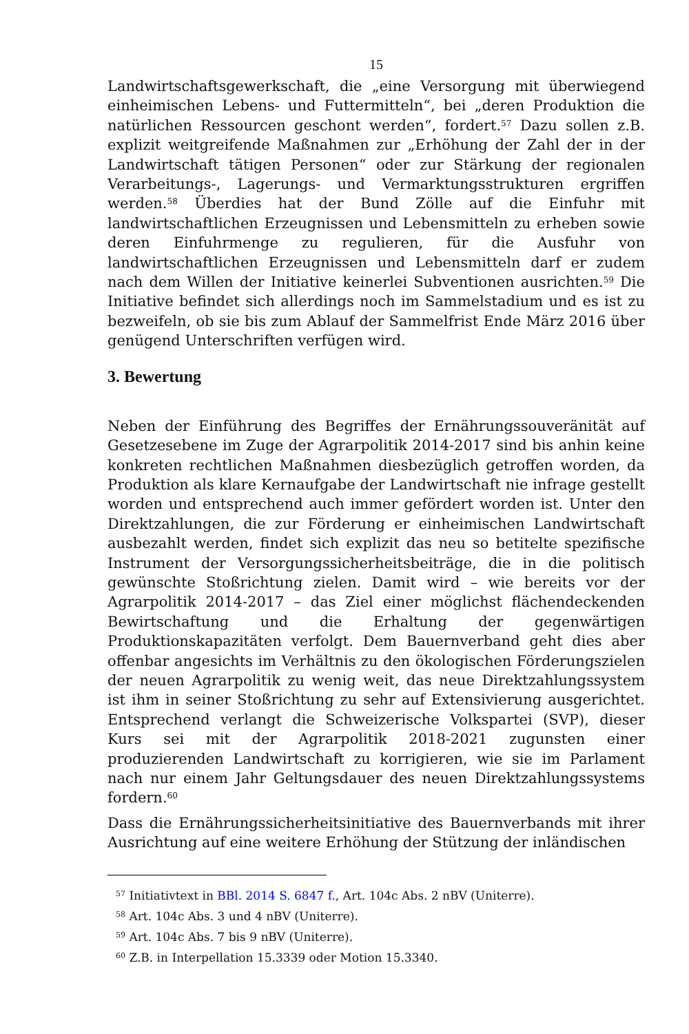15
Landwirtschaftsgewerkschaft, die „eine Versorgung mit überwiegend einheimischen Lebens- und Futtermitteln“, bei „deren Produktion die natürlichen Ressourcen geschont werden“, fordert.<sup>57</sup> Dazu sollen z.B. explizit weitgreifende Maßnahmen zur „Erhöhung der Zahl der in der Landwirtschaft tätigen Personen“ oder zur Stärkung der regionalen Verarbeitungs-, Lagerungs- und Vermarktungsstrukturen ergriffen werden.<sup>58</sup> Überdies hat der Bund Zölle auf die Einfuhr mit landwirtschaftlichen Erzeugnissen und Lebensmitteln zu erheben sowie deren Einfuhrmenge zu regulieren, für die Ausfuhr von landwirtschaftlichen Erzeugnissen und Lebensmitteln darf er zudem nach dem Willen der Initiative keinerlei Subventionen ausrichten.<sup>59</sup> Die Initiative befindet sich allerdings noch im Sammelstadium und es ist zu bezweifeln, ob sie bis zum Ablauf der Sammelfrist Ende März 2016 über genügend Unterschriften verfügen wird.
3. Bewertung
Neben der Einführung des Begriffes der Ernährungssouveränität auf Gesetzesebene im Zuge der Agrarpolitik 2014-2017 sind bis anhin keine konkreten rechtlichen Maßnahmen diesbezüglich getroffen worden, da Produktion als klare Kernaufgabe der Landwirtschaft nie infrage gestellt worden und entsprechend auch immer gefördert worden ist. Unter den Direktzahlungen, die zur Förderung er einheimischen Landwirtschaft ausbezahlt werden, findet sich explizit das neu so betitelte spezifische Instrument der Versorgungssicherheitsbeiträge, die in die politisch gewünschte Stoßrichtung zielen. Damit wird – wie bereits vor der Agrarpolitik 2014-2017 – das Ziel einer möglichst flächendeckenden Bewirtschaftung und die Erhaltung der gegenwärtigen Produktionskapazitäten verfolgt. Dem Bauernverband geht dies aber offenbar angesichts im Verhältnis zu den ökologischen Förderungszielen der neuen Agrarpolitik zu wenig weit, das neue Direktzahlungssystem ist ihm in seiner Stoßrichtung zu sehr auf Extensivierung ausgerichtet. Entsprechend verlangt die Schweizerische Volkspartei (SVP), dieser Kurs sei mit der Agrarpolitik 2018-2021 zugunsten einer produzierenden Landwirtschaft zu korrigieren, wie sie im Parlament nach nur einem Jahr Geltungsdauer des neuen Direktzahlungssystems fordern.<sup>60</sup>
Dass die Ernährungssicherheitsinitiative des Bauernverbands mit ihrer Ausrichtung auf eine weitere Erhöhung der Stützung der inländischen
<sup>57</sup> Initiativtext in BBl. 2014 S. 6847 f., Art. 104c Abs. 2 nBV (Uniterre).
<sup>58</sup> Art. 104c Abs. 3 und 4 nBV (Uniterre).
<sup>59</sup> Art. 104c Abs. 7 bis 9 nBV (Uniterre).
<sup>60</sup> Z.B. in Interpellation 15.3339 oder Motion 15.3340.